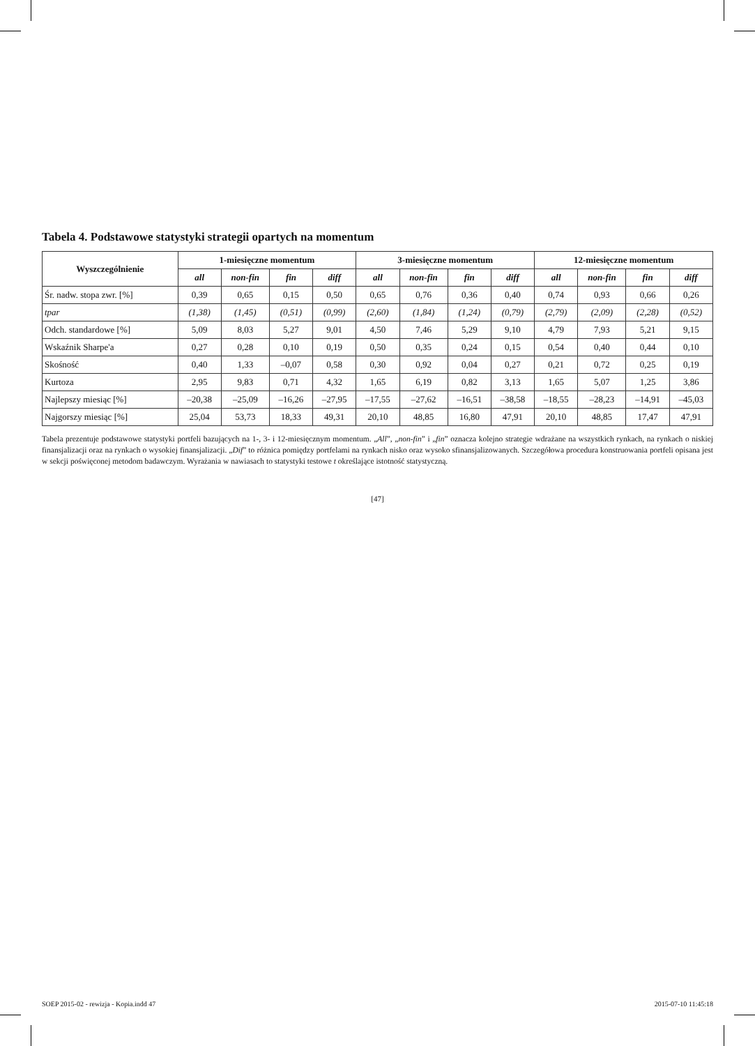Tabela 4. Podstawowe statystyki strategii opartych na momentum
| Wyszczególnienie | 1-miesięczne momentum | | | | 3-miesięczne momentum | | | | 12-miesięczne momentum | | | |
| --- | --- | --- | --- | --- | --- | --- | --- | --- | --- | --- | --- | --- |
| | all | non-fin | fin | diff | all | non-fin | fin | diff | all | non-fin | fin | diff |
| Śr. nadw. stopa zwr. [%] | 0,39 | 0,65 | 0,15 | 0,50 | 0,65 | 0,76 | 0,36 | 0,40 | 0,74 | 0,93 | 0,66 | 0,26 |
| tpar | (1,38) | (1,45) | (0,51) | (0,99) | (2,60) | (1,84) | (1,24) | (0,79) | (2,79) | (2,09) | (2,28) | (0,52) |
| Odch. standardowe [%] | 5,09 | 8,03 | 5,27 | 9,01 | 4,50 | 7,46 | 5,29 | 9,10 | 4,79 | 7,93 | 5,21 | 9,15 |
| Wskaźnik Sharpe'a | 0,27 | 0,28 | 0,10 | 0,19 | 0,50 | 0,35 | 0,24 | 0,15 | 0,54 | 0,40 | 0,44 | 0,10 |
| Skośność | 0,40 | 1,33 | –0,07 | 0,58 | 0,30 | 0,92 | 0,04 | 0,27 | 0,21 | 0,72 | 0,25 | 0,19 |
| Kurtoza | 2,95 | 9,83 | 0,71 | 4,32 | 1,65 | 6,19 | 0,82 | 3,13 | 1,65 | 5,07 | 1,25 | 3,86 |
| Najlepszy miesiąc [%] | –20,38 | –25,09 | –16,26 | –27,95 | –17,55 | –27,62 | –16,51 | –38,58 | –18,55 | –28,23 | –14,91 | –45,03 |
| Najgorszy miesiąc [%] | 25,04 | 53,73 | 18,33 | 49,31 | 20,10 | 48,85 | 16,80 | 47,91 | 20,10 | 48,85 | 17,47 | 47,91 |
Tabela prezentuje podstawowe statystyki portfeli bazujących na 1-, 3- i 12-miesięcznym momentum. „All”, „non-fin” i „fin” oznacza kolejno strategie wdrażane na wszystkich rynkach, na rynkach o niskiej finansjalizacji oraz na rynkach o wysokiej finansjalizacji. „Dif” to różnica pomiędzy portfelami na rynkach nisko oraz wysoko sfinansjalizowanych. Szczegółowa procedura konstruowania portfeli opisana jest w sekcji poświęconej metodom badawczym. Wyrażania w nawiasach to statystyki testowe t określające istotność statystyczną.
[47]
SOEP 2015-02 - rewizja - Kopia.indd 47 2015-07-10 11:45:18